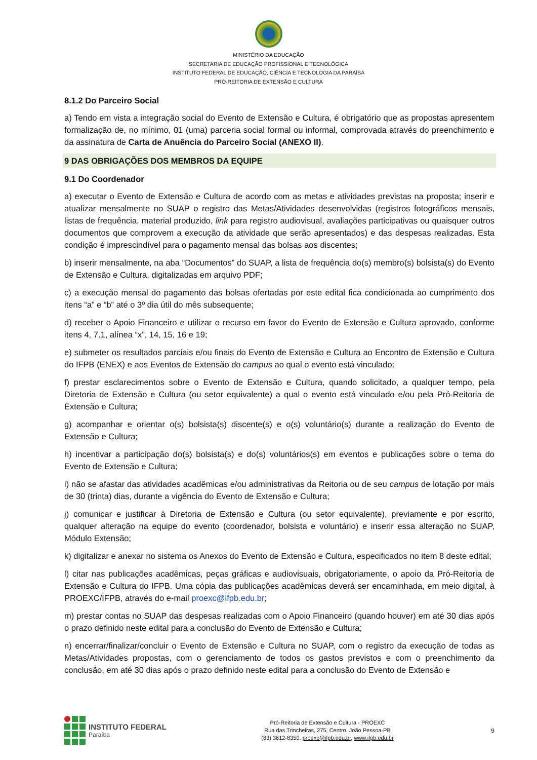MINISTÉRIO DA EDUCAÇÃO
SECRETARIA DE EDUCAÇÃO PROFISSIONAL E TECNOLÓGICA
INSTITUTO FEDERAL DE EDUCAÇÃO, CIÊNCIA E TECNOLOGIA DA PARAÍBA
PRÓ-REITORIA DE EXTENSÃO E CULTURA
8.1.2 Do Parceiro Social
a) Tendo em vista a integração social do Evento de Extensão e Cultura, é obrigatório que as propostas apresentem formalização de, no mínimo, 01 (uma) parceria social formal ou informal, comprovada através do preenchimento e da assinatura de Carta de Anuência do Parceiro Social (ANEXO II).
9 DAS OBRIGAÇÕES DOS MEMBROS DA EQUIPE
9.1 Do Coordenador
a) executar o Evento de Extensão e Cultura de acordo com as metas e atividades previstas na proposta; inserir e atualizar mensalmente no SUAP o registro das Metas/Atividades desenvolvidas (registros fotográficos mensais, listas de frequência, material produzido, link para registro audiovisual, avaliações participativas ou quaisquer outros documentos que comprovem a execução da atividade que serão apresentados) e das despesas realizadas. Esta condição é imprescindível para o pagamento mensal das bolsas aos discentes;
b) inserir mensalmente, na aba “Documentos” do SUAP, a lista de frequência do(s) membro(s) bolsista(s) do Evento de Extensão e Cultura, digitalizadas em arquivo PDF;
c) a execução mensal do pagamento das bolsas ofertadas por este edital fica condicionada ao cumprimento dos itens “a” e “b” até o 3º dia útil do mês subsequente;
d) receber o Apoio Financeiro e utilizar o recurso em favor do Evento de Extensão e Cultura aprovado, conforme itens 4, 7.1, alínea “x”, 14, 15, 16 e 19;
e) submeter os resultados parciais e/ou finais do Evento de Extensão e Cultura ao Encontro de Extensão e Cultura do IFPB (ENEX) e aos Eventos de Extensão do campus ao qual o evento está vinculado;
f) prestar esclarecimentos sobre o Evento de Extensão e Cultura, quando solicitado, a qualquer tempo, pela Diretoria de Extensão e Cultura (ou setor equivalente) a qual o evento está vinculado e/ou pela Pró-Reitoria de Extensão e Cultura;
g) acompanhar e orientar o(s) bolsista(s) discente(s) e o(s) voluntário(s) durante a realização do Evento de Extensão e Cultura;
h) incentivar a participação do(s) bolsista(s) e do(s) voluntários(s) em eventos e publicações sobre o tema do Evento de Extensão e Cultura;
i) não se afastar das atividades acadêmicas e/ou administrativas da Reitoria ou de seu campus de lotação por mais de 30 (trinta) dias, durante a vigência do Evento de Extensão e Cultura;
j) comunicar e justificar à Diretoria de Extensão e Cultura (ou setor equivalente), previamente e por escrito, qualquer alteração na equipe do evento (coordenador, bolsista e voluntário) e inserir essa alteração no SUAP, Módulo Extensão;
k) digitalizar e anexar no sistema os Anexos do Evento de Extensão e Cultura, especificados no item 8 deste edital;
l) citar nas publicações acadêmicas, peças gráficas e audiovisuais, obrigatoriamente, o apoio da Pró-Reitoria de Extensão e Cultura do IFPB. Uma cópia das publicações acadêmicas deverá ser encaminhada, em meio digital, à PROEXC/IFPB, através do e-mail proexc@ifpb.edu.br;
m) prestar contas no SUAP das despesas realizadas com o Apoio Financeiro (quando houver) em até 30 dias após o prazo definido neste edital para a conclusão do Evento de Extensão e Cultura;
n) encerrar/finalizar/concluir o Evento de Extensão e Cultura no SUAP, com o registro da execução de todas as Metas/Atividades propostas, com o gerenciamento de todos os gastos previstos e com o preenchimento da conclusão, em até 30 dias após o prazo definido neste edital para a conclusão do Evento de Extensão e
INSTITUTO FEDERAL
Paraíba
Pró-Reitoria de Extensão e Cultura - PROEXC
Rua das Trincheiras, 275, Centro. João Pessoa-PB
(83) 3612-8350. proexc@ifpb.edu.br, www.ifpb.edu.br
9